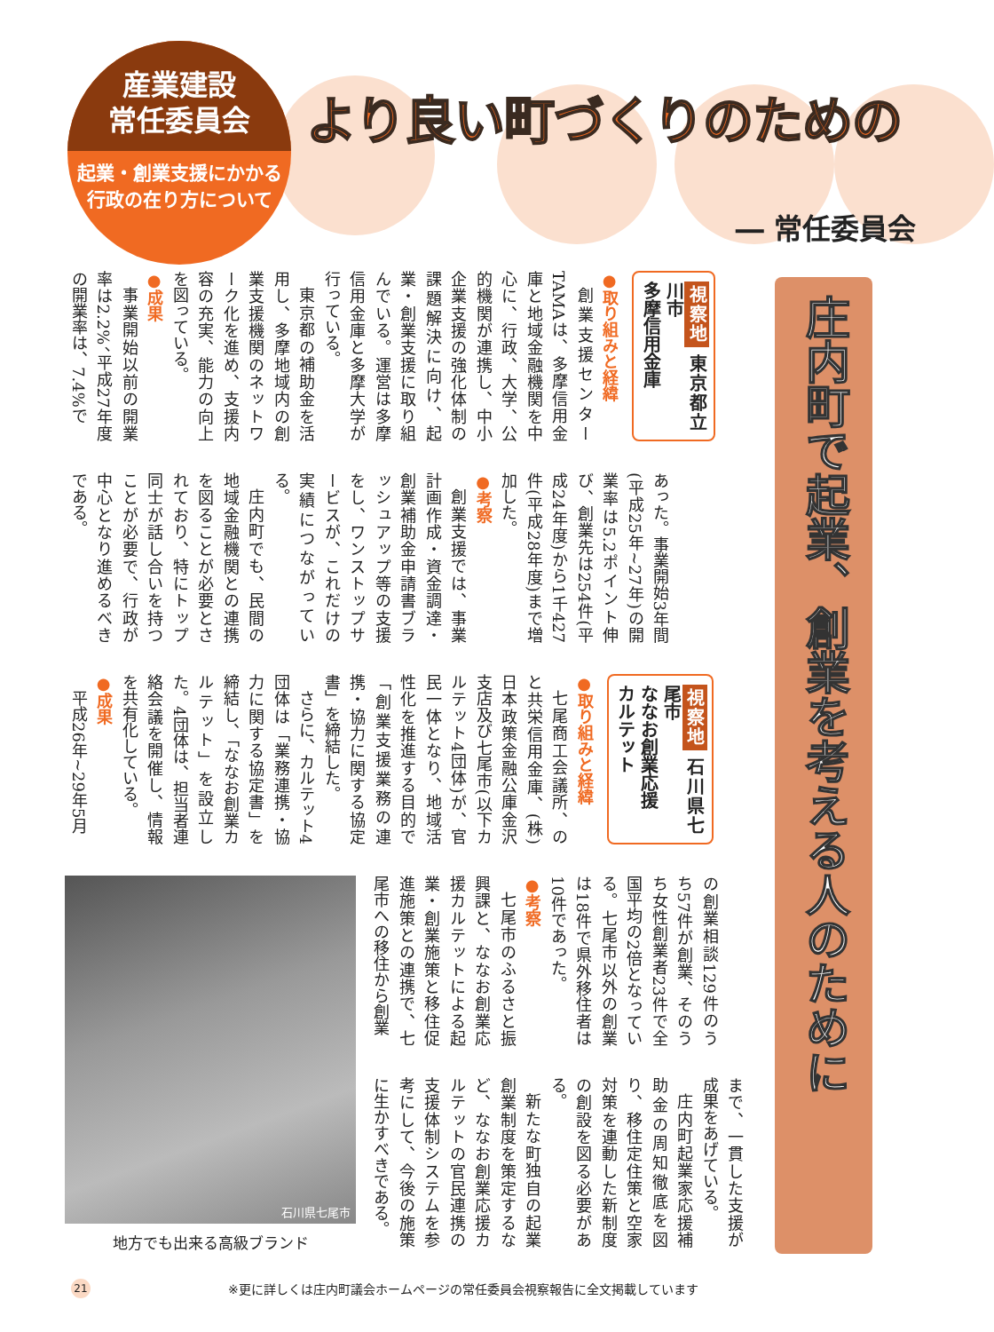産業建設
常任委員会
起業・創業支援にかかる
行政の在り方について
より良い町づくりのための
― 常任委員会
庄内町で起業、創業を考える人のために
視察地 東京都立川市
多摩信用金庫
●取り組みと経緯
創業支援センターTAMAは、多摩信用金庫と地域金融機関を中心に、行政、大学、公的機関が連携し、中小企業支援の強化体制の課題解決に向け、起業・創業支援に取り組んでいる。運営は多摩信用金庫と多摩大学が行っている。
東京都の補助金を活用し、多摩地域内の創業支援機関のネットワーク化を進め、支援内容の充実、能力の向上を図っている。
●成果
事業開始以前の開業率は2.2%、平成27年度の開業率は、7.4%で
あった。事業開始3年間(平成25年~27年)の開業率は5.2ポイント伸び、創業先は254件(平成24年度)から1千427件(平成28年度)まで増加した。
●考察
創業支援では、事業計画作成・資金調達・創業補助金申請書ブラッシュアップ等の支援をし、ワンストップサービスが、これだけの実績につながっている。
庄内町でも、民間の地域金融機関との連携を図ることが必要とされており、特にトップ同士が話し合いを持つことが必要で、行政が中心となり進めるべきである。
視察地 石川県七尾市
ななお創業応援
カルテット
●取り組みと経緯
七尾商工会議所、のと共栄信用金庫、(株)日本政策金融公庫金沢支店及び七尾市(以下カルテット4団体)が、官民一体となり、地域活性化を推進する目的で「創業支援業務の連携・協力に関する協定書」を締結した。
さらに、カルテット4団体は「業務連携・協力に関する協定書」を締結し、「ななお創業カルテット」を設立した。4団体は、担当者連絡会議を開催し、情報を共有化している。
●成果
平成26年~29年5月
石川県七尾市
地方でも出来る高級ブランド
の創業相談129件のうち57件が創業、そのうち女性創業者23件で全国平均の2倍となっている。七尾市以外の創業は18件で県外移住者は10件であった。
●考察
七尾市のふるさと振興課と、ななお創業応援カルテットによる起業・創業施策と移住促進施策との連携で、七尾市への移住から創業
まで、一貫した支援が成果をあげている。
庄内町起業家応援補助金の周知徹底を図り、移住定住策と空家対策を連動した新制度の創設を図る必要がある。
新たな町独自の起業創業制度を策定するなど、ななお創業応援カルテットの官民連携の支援体制システムを参考にして、今後の施策に生かすべきである。
21
※更に詳しくは庄内町議会ホームページの常任委員会視察報告に全文掲載しています